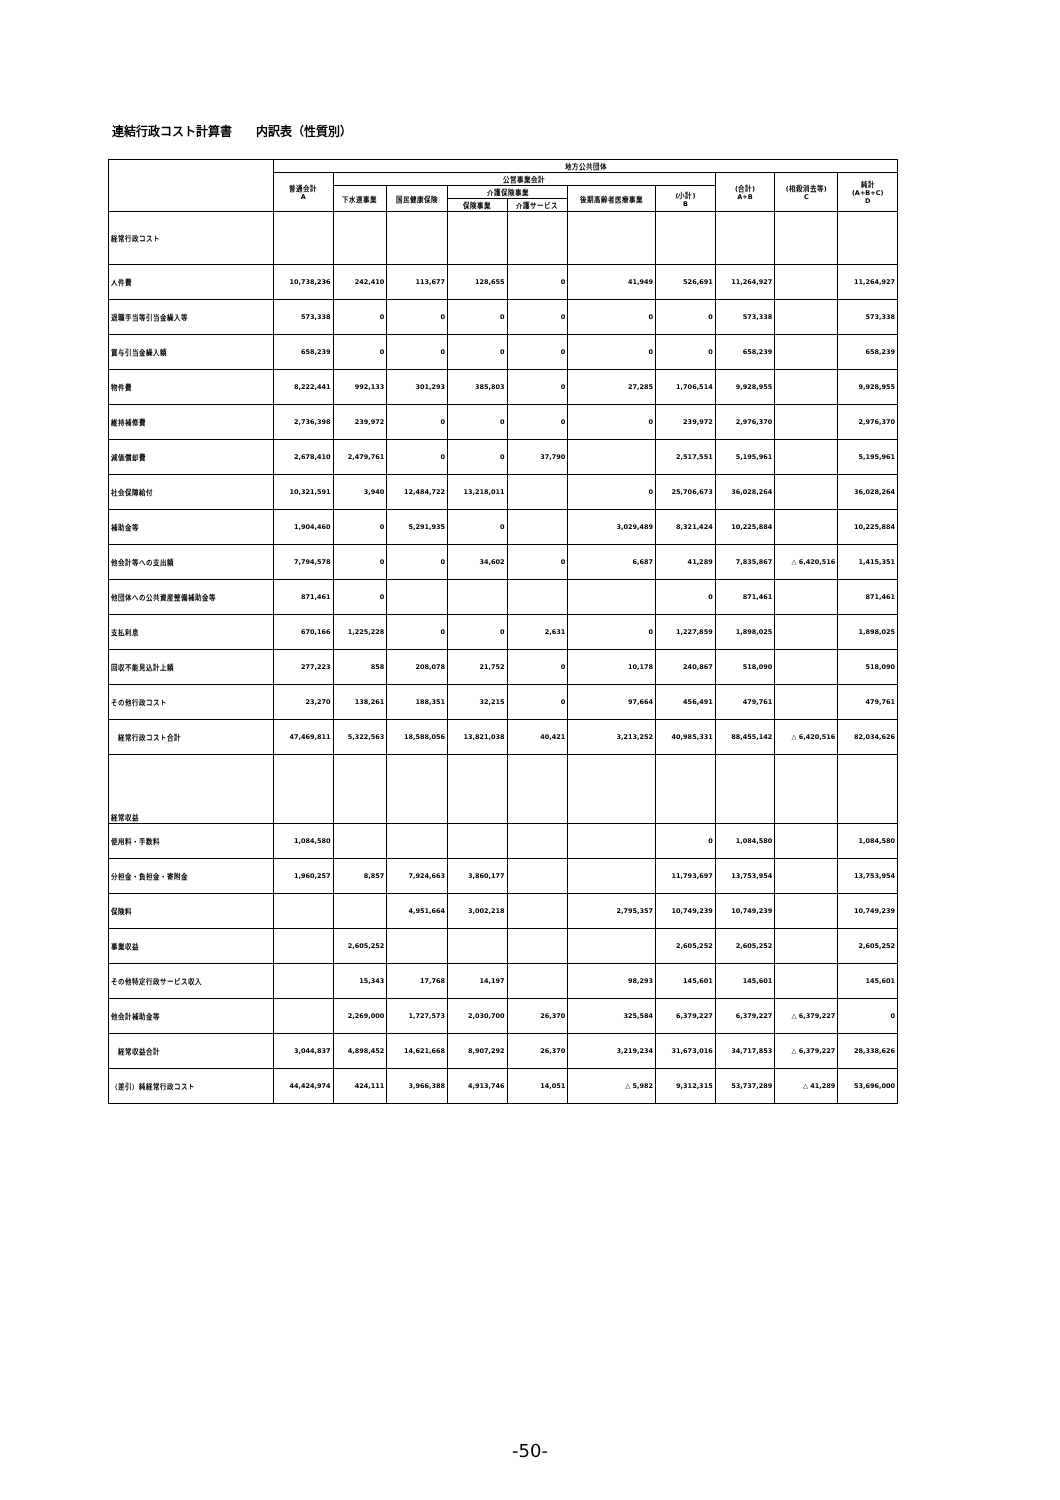連結行政コスト計算書　　内訳表（性質別）
| | 地方公共団体 | | | | | | | | | |
| --- | --- | --- | --- | --- | --- | --- | --- | --- | --- | --- |
| | 普通会計 A | 公営事業会計 | | | | | | (合計) A+B | (相殺消去等) C | 純計 (A+B+C) D |
| | | 下水道事業 | 国民健康保険 | 介護保険事業 | | 後期高齢者医療事業 | (小計) B | | | |
| | | | | 保険事業 | 介護サービス | | | | | |
| 経常行政コスト | | | | | | | | | | |
| 人件費 | 10,738,236 | 242,410 | 113,677 | 128,655 | 0 | 41,949 | 526,691 | 11,264,927 | | 11,264,927 |
| 退職手当等引当金繰入等 | 573,338 | 0 | 0 | 0 | 0 | 0 | 0 | 573,338 | | 573,338 |
| 賞与引当金繰入額 | 658,239 | 0 | 0 | 0 | 0 | 0 | 0 | 658,239 | | 658,239 |
| 物件費 | 8,222,441 | 992,133 | 301,293 | 385,803 | 0 | 27,285 | 1,706,514 | 9,928,955 | | 9,928,955 |
| 維持補修費 | 2,736,398 | 239,972 | 0 | 0 | 0 | 0 | 239,972 | 2,976,370 | | 2,976,370 |
| 減価償却費 | 2,678,410 | 2,479,761 | 0 | 0 | 37,790 | | 2,517,551 | 5,195,961 | | 5,195,961 |
| 社会保障給付 | 10,321,591 | 3,940 | 12,484,722 | 13,218,011 | | 0 | 25,706,673 | 36,028,264 | | 36,028,264 |
| 補助金等 | 1,904,460 | 0 | 5,291,935 | 0 | | 3,029,489 | 8,321,424 | 10,225,884 | | 10,225,884 |
| 他会計等への支出額 | 7,794,578 | 0 | 0 | 34,602 | 0 | 6,687 | 41,289 | 7,835,867 | △ 6,420,516 | 1,415,351 |
| 他団体への公共資産整備補助金等 | 871,461 | 0 | | | | | 0 | 871,461 | | 871,461 |
| 支払利息 | 670,166 | 1,225,228 | 0 | 0 | 2,631 | 0 | 1,227,859 | 1,898,025 | | 1,898,025 |
| 回収不能見込計上額 | 277,223 | 858 | 208,078 | 21,752 | 0 | 10,178 | 240,867 | 518,090 | | 518,090 |
| その他行政コスト | 23,270 | 138,261 | 188,351 | 32,215 | 0 | 97,664 | 456,491 | 479,761 | | 479,761 |
| 経常行政コスト合計 | 47,469,811 | 5,322,563 | 18,588,056 | 13,821,038 | 40,421 | 3,213,252 | 40,985,331 | 88,455,142 | △ 6,420,516 | 82,034,626 |
| 経常収益 | | | | | | | | | | |
| 使用料・手数料 | 1,084,580 | | | | | | 0 | 1,084,580 | | 1,084,580 |
| 分担金・負担金・寄附金 | 1,960,257 | 8,857 | 7,924,663 | 3,860,177 | | | 11,793,697 | 13,753,954 | | 13,753,954 |
| 保険料 | | | 4,951,664 | 3,002,218 | | 2,795,357 | 10,749,239 | 10,749,239 | | 10,749,239 |
| 事業収益 | | 2,605,252 | | | | | 2,605,252 | 2,605,252 | | 2,605,252 |
| その他特定行政サービス収入 | | 15,343 | 17,768 | 14,197 | | 98,293 | 145,601 | 145,601 | | 145,601 |
| 他会計補助金等 | | 2,269,000 | 1,727,573 | 2,030,700 | 26,370 | 325,584 | 6,379,227 | 6,379,227 | △ 6,379,227 | 0 |
| 経常収益合計 | 3,044,837 | 4,898,452 | 14,621,668 | 8,907,292 | 26,370 | 3,219,234 | 31,673,016 | 34,717,853 | △ 6,379,227 | 28,338,626 |
| （差引）純経常行政コスト | 44,424,974 | 424,111 | 3,966,388 | 4,913,746 | 14,051 | △ 5,982 | 9,312,315 | 53,737,289 | △ 41,289 | 53,696,000 |
-50-